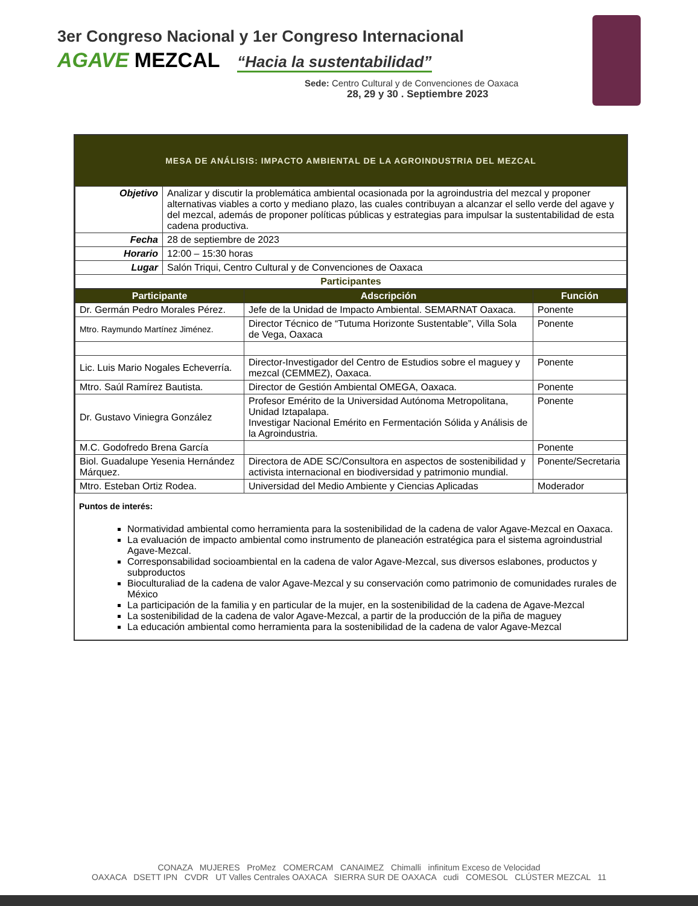3er Congreso Nacional y 1er Congreso Internacional
AGAVE MEZCAL “Hacia la sustentabilidad”
Sede: Centro Cultural y de Convenciones de Oaxaca
28, 29 y 30 . Septiembre 2023
MESA DE ANÁLISIS: IMPACTO AMBIENTAL DE LA AGROINDUSTRIA DEL MEZCAL
| Objetivo | Analizar y discutir la problemática ambiental ocasionada por la agroindustria del mezcal y proponer alternativas viables a corto y mediano plazo, las cuales contribuyan a alcanzar el sello verde del agave y del mezcal, además de proponer políticas públicas y estrategias para impulsar la sustentabilidad de esta cadena productiva. |
| Fecha | 28 de septiembre de 2023 |
| Horario | 12:00 – 15:30 horas |
| Lugar | Salón Triqui, Centro Cultural y de Convenciones de Oaxaca |
| Participantes | |
| Participante | Adscripción | Función |
| --- | --- | --- |
| Dr. Germán Pedro Morales Pérez. | Jefe de la Unidad de Impacto Ambiental. SEMARNAT Oaxaca. | Ponente |
| Mtro. Raymundo Martínez Jiménez. | Director Técnico de “Tutuma Horizonte Sustentable”, Villa Sola de Vega, Oaxaca | Ponente |
| Lic. Luis Mario Nogales Echeverría. | Director-Investigador del Centro de Estudios sobre el maguey y mezcal (CEMMEZ), Oaxaca. | Ponente |
| Mtro. Saúl Ramírez Bautista. | Director de Gestión Ambiental OMEGA, Oaxaca. | Ponente |
| Dr. Gustavo Viniegra González | Profesor Emérito de la Universidad Autónoma Metropolitana, Unidad Iztapalapa. Investigar Nacional Emérito en Fermentación Sólida y Análisis de la Agroindustria. | Ponente |
| M.C. Godofredo Brena García | | Ponente |
| Biol. Guadalupe Yesenia Hernández Márquez. | Directora de ADE SC/Consultora en aspectos de sostenibilidad y activista internacional en biodiversidad y patrimonio mundial. | Ponente/Secretaria |
| Mtro. Esteban Ortiz Rodea. | Universidad del Medio Ambiente y Ciencias Aplicadas | Moderador |
Puntos de interés:
Normatividad ambiental como herramienta para la sostenibilidad de la cadena de valor Agave-Mezcal en Oaxaca.
La evaluación de impacto ambiental como instrumento de planeación estratégica para el sistema agroindustrial Agave-Mezcal.
Corresponsabilidad socioambiental en la cadena de valor Agave-Mezcal, sus diversos eslabones, productos y subproductos
Bioculturaliad de la cadena de valor Agave-Mezcal y su conservación como patrimonio de comunidades rurales de México
La participación de la familia y en particular de la mujer, en la sostenibilidad de la cadena de Agave-Mezcal
La sostenibilidad de la cadena de valor Agave-Mezcal, a partir de la producción de la piña de maguey
La educación ambiental como herramienta para la sostenibilidad de la cadena de valor Agave-Mezcal
CONAZA MUJERES ProMez COMERCAM CANAIMEZ Chimalli infinitum Exceso de Velocidad
OAXACA DSETT IPN CVDR UT Valles Centrales OAXACA SIERRA SUR DE OAXACA cudi COMESOL CLÚSTER MEZCAL 11